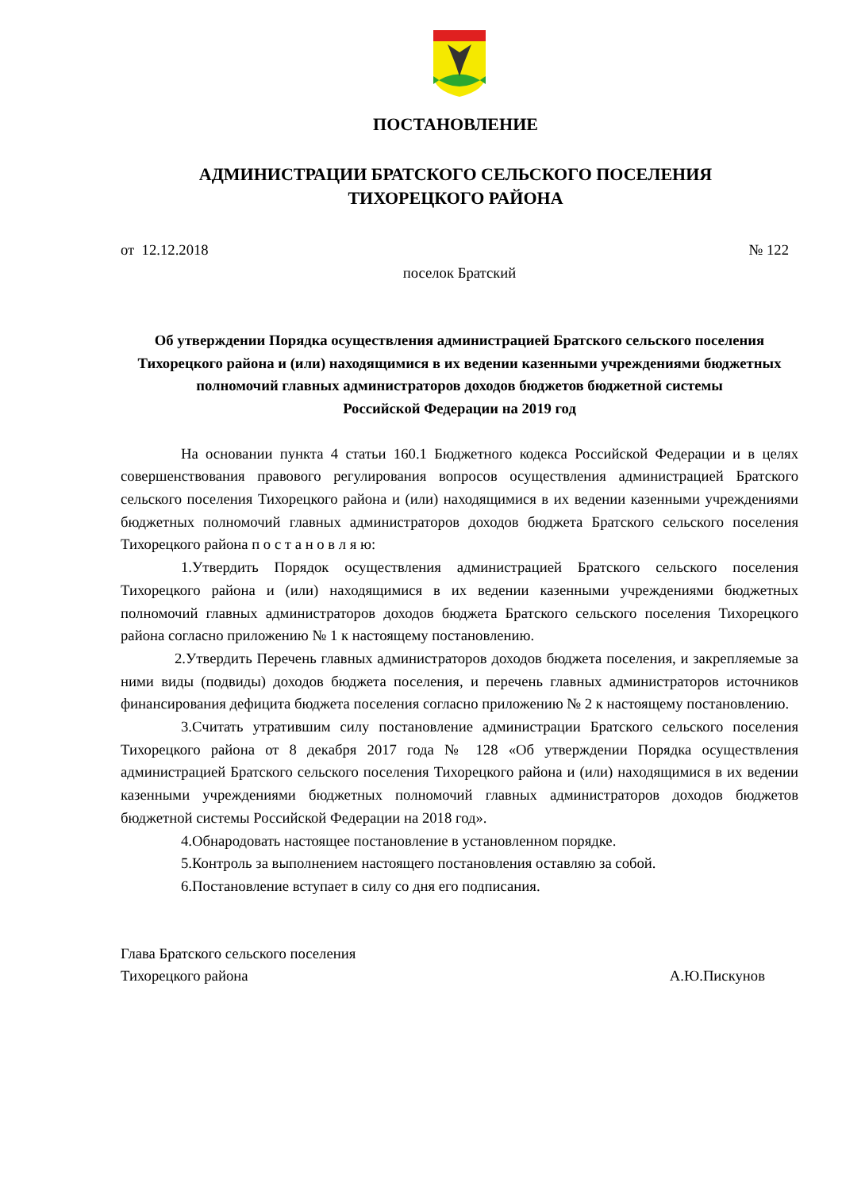ПОСТАНОВЛЕНИЕ
АДМИНИСТРАЦИИ БРАТСКОГО СЕЛЬСКОГО ПОСЕЛЕНИЯ
ТИХОРЕЦКОГО РАЙОНА
от 12.12.2018 № 122
поселок Братский
Об утверждении Порядка осуществления администрацией Братского сельского поселения Тихорецкого района и (или) находящимися в их ведении казенными учреждениями бюджетных полномочий главных администраторов доходов бюджетов бюджетной системы
Российской Федерации на 2019 год
На основании пункта 4 статьи 160.1 Бюджетного кодекса Российской Федерации и в целях совершенствования правового регулирования вопросов осуществления администрацией Братского сельского поселения Тихорецкого района и (или) находящимися в их ведении казенными учреждениями бюджетных полномочий главных администраторов доходов бюджета Братского сельского поселения Тихорецкого района п о с т а н о в л я ю:
1.Утвердить Порядок осуществления администрацией Братского сельского поселения Тихорецкого района и (или) находящимися в их ведении казенными учреждениями бюджетных полномочий главных администраторов доходов бюджета Братского сельского поселения Тихорецкого района согласно приложению № 1 к настоящему постановлению.
2.Утвердить Перечень главных администраторов доходов бюджета поселения, и закрепляемые за ними виды (подвиды) доходов бюджета поселения, и перечень главных администраторов источников финансирования дефицита бюджета поселения согласно приложению № 2 к настоящему постановлению.
3.Считать утратившим силу постановление администрации Братского сельского поселения Тихорецкого района от 8 декабря 2017 года № 128 «Об утверждении Порядка осуществления администрацией Братского сельского поселения Тихорецкого района и (или) находящимися в их ведении казенными учреждениями бюджетных полномочий главных администраторов доходов бюджетов бюджетной системы Российской Федерации на 2018 год».
4.Обнародовать настоящее постановление в установленном порядке.
5.Контроль за выполнением настоящего постановления оставляю за собой.
6.Постановление вступает в силу со дня его подписания.
Глава Братского сельского поселения
Тихорецкого района А.Ю.Пискунов